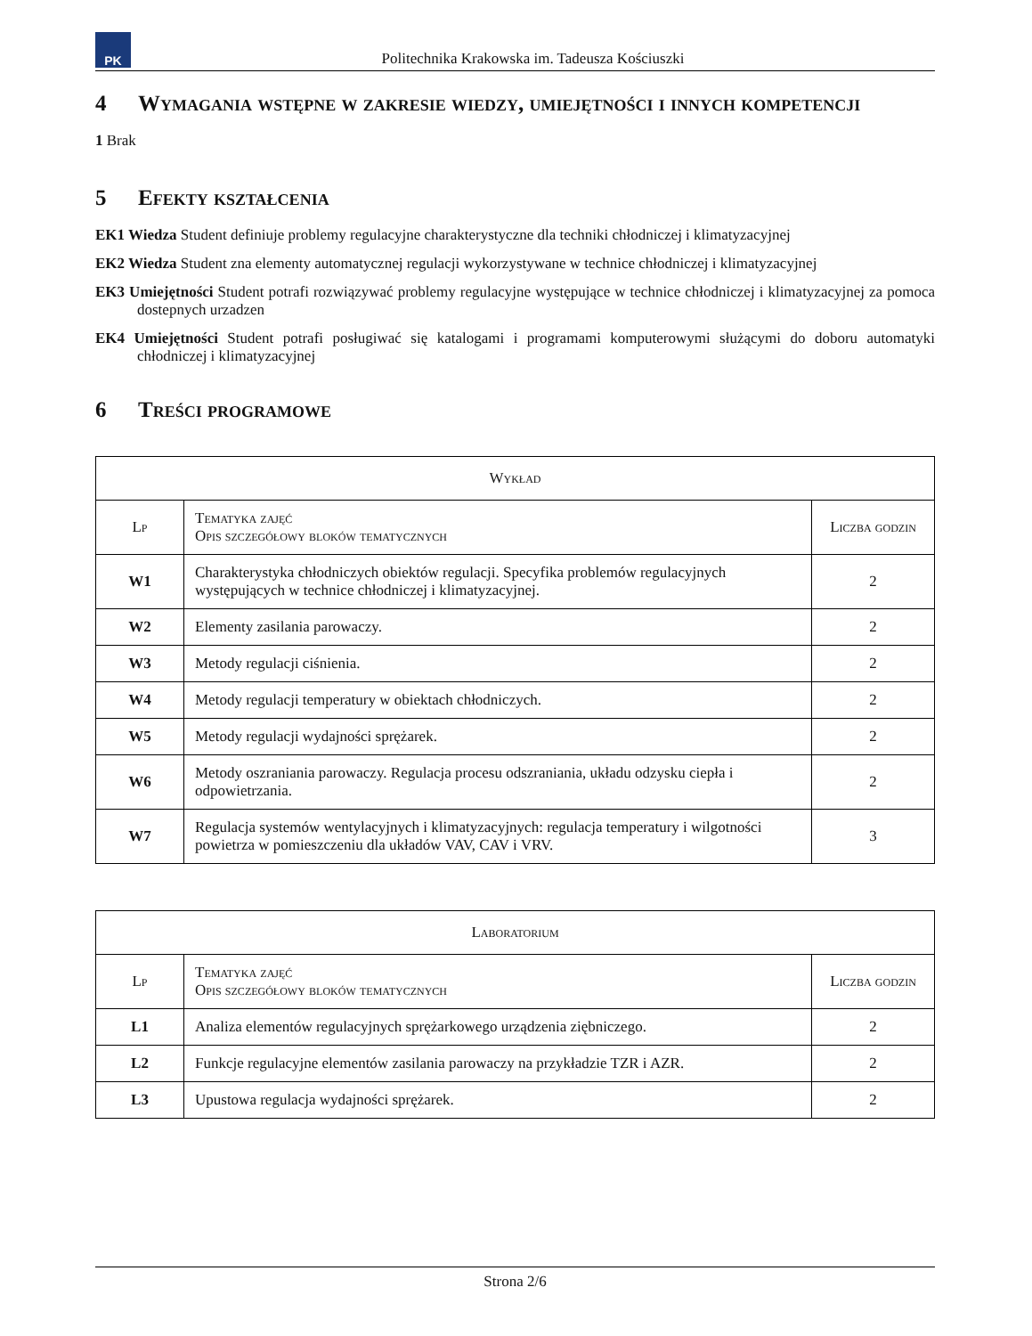PK
Politechnika Krakowska im. Tadeusza Kościuszki
4 Wymagania wstępne w zakresie wiedzy, umiejętności i innych kompetencji
1 Brak
5 Efekty kształcenia
EK1 Wiedza Student definiuje problemy regulacyjne charakterystyczne dla techniki chłodniczej i klimatyzacyjnej
EK2 Wiedza Student zna elementy automatycznej regulacji wykorzystywane w technice chłodniczej i klimatyzacyjnej
EK3 Umiejętności Student potrafi rozwiązywać problemy regulacyjne występujące w technice chłodniczej i klimatyzacyjnej za pomoca dostepnych urzadzen
EK4 Umiejętności Student potrafi posługiwać się katalogami i programami komputerowymi służącymi do doboru automatyki chłodniczej i klimatyzacyjnej
6 Treści programowe
| Wykład | | |
| --- | --- | --- |
| Lp | Tematyka zajęć Opis szczegółowy bloków tematycznych | Liczba godzin |
| W1 | Charakterystyka chłodniczych obiektów regulacji. Specyfika problemów regulacyjnych występujących w technice chłodniczej i klimatyzacyjnej. | 2 |
| W2 | Elementy zasilania parowaczy. | 2 |
| W3 | Metody regulacji ciśnienia. | 2 |
| W4 | Metody regulacji temperatury w obiektach chłodniczych. | 2 |
| W5 | Metody regulacji wydajności sprężarek. | 2 |
| W6 | Metody oszraniania parowaczy. Regulacja procesu odszraniania, układu odzysku ciepła i odpowietrzania. | 2 |
| W7 | Regulacja systemów wentylacyjnych i klimatyzacyjnych: regulacja temperatury i wilgotności powietrza w pomieszczeniu dla układów VAV, CAV i VRV. | 3 |
| Laboratorium | | |
| --- | --- | --- |
| Lp | Tematyka zajęć Opis szczegółowy bloków tematycznych | Liczba godzin |
| L1 | Analiza elementów regulacyjnych sprężarkowego urządzenia ziębniczego. | 2 |
| L2 | Funkcje regulacyjne elementów zasilania parowaczy na przykładzie TZR i AZR. | 2 |
| L3 | Upustowa regulacja wydajności sprężarek. | 2 |
Strona 2/6